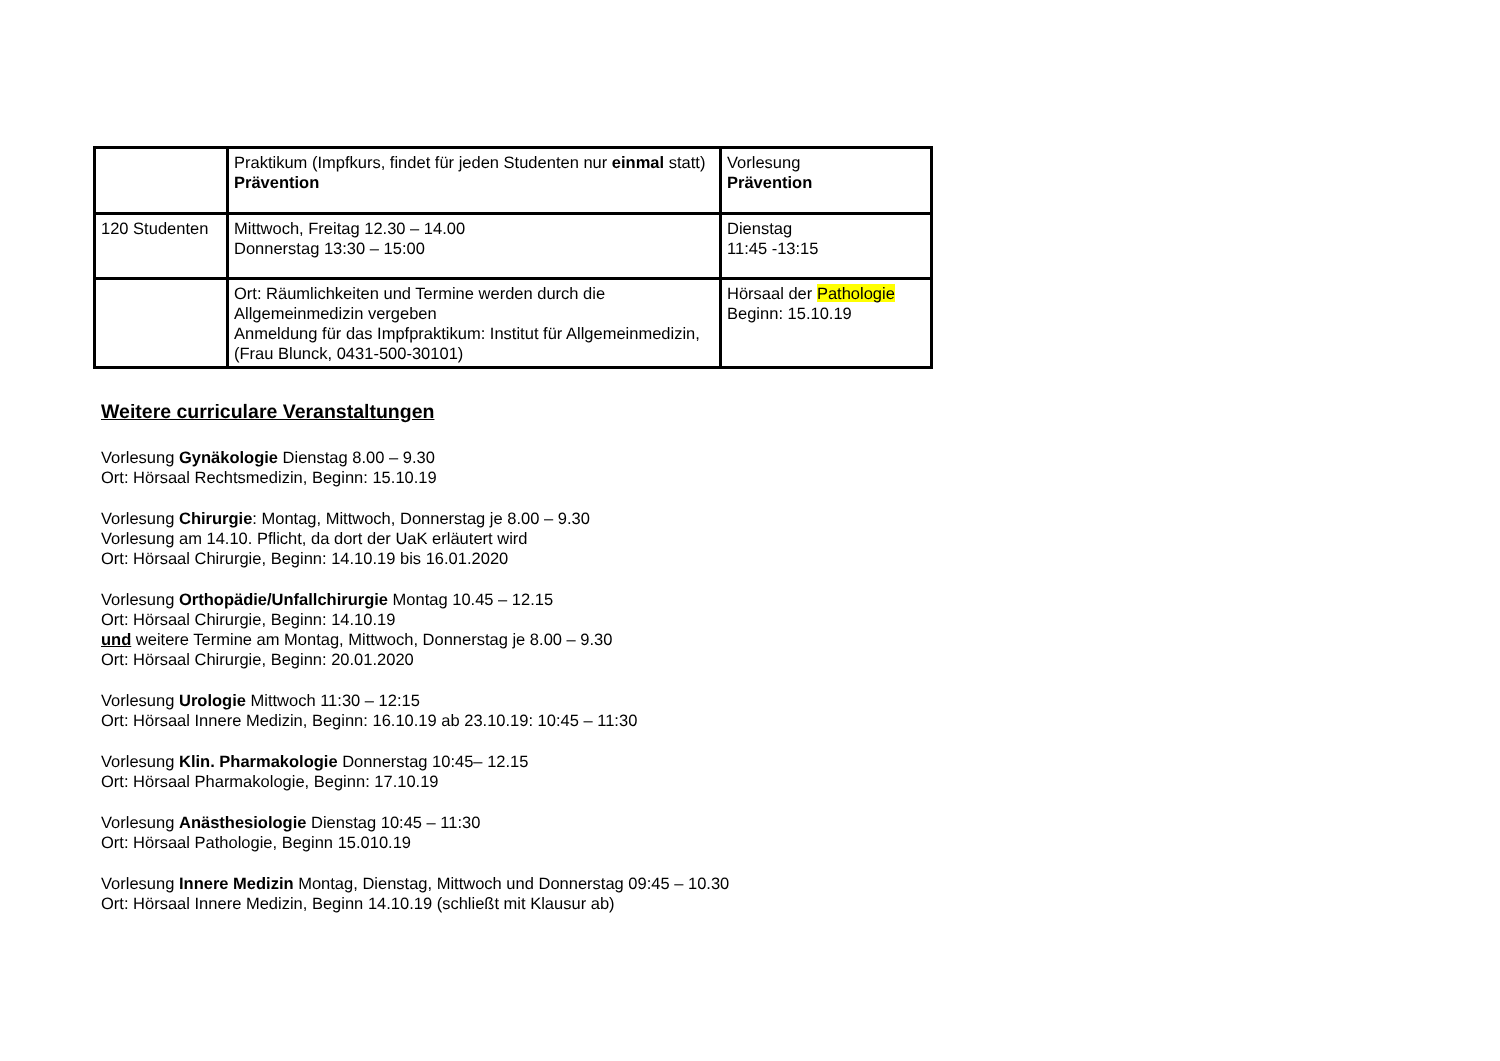| | Praktikum (Impfkurs, findet für jeden Studenten nur einmal statt) Prävention | Vorlesung Prävention |
| 120 Studenten | Mittwoch, Freitag 12.30 – 14.00 Donnerstag 13:30 – 15:00 | Dienstag 11:45 -13:15 |
| | Ort: Räumlichkeiten und Termine werden durch die Allgemeinmedizin vergeben Anmeldung für das Impfpraktikum: Institut für Allgemeinmedizin, (Frau Blunck, 0431-500-30101) | Hörsaal der Pathologie Beginn: 15.10.19 |
Weitere curriculare Veranstaltungen
Vorlesung Gynäkologie Dienstag 8.00 – 9.30
Ort: Hörsaal Rechtsmedizin, Beginn: 15.10.19
Vorlesung Chirurgie: Montag, Mittwoch, Donnerstag je 8.00 – 9.30
Vorlesung am 14.10. Pflicht, da dort der UaK erläutert wird
Ort: Hörsaal Chirurgie, Beginn: 14.10.19 bis 16.01.2020
Vorlesung Orthopädie/Unfallchirurgie Montag 10.45 – 12.15
Ort: Hörsaal Chirurgie, Beginn: 14.10.19
und weitere Termine am Montag, Mittwoch, Donnerstag je 8.00 – 9.30
Ort: Hörsaal Chirurgie, Beginn: 20.01.2020
Vorlesung Urologie Mittwoch 11:30 – 12:15
Ort: Hörsaal Innere Medizin, Beginn: 16.10.19 ab 23.10.19: 10:45 – 11:30
Vorlesung Klin. Pharmakologie Donnerstag 10:45– 12.15
Ort: Hörsaal Pharmakologie, Beginn: 17.10.19
Vorlesung Anästhesiologie Dienstag 10:45 – 11:30
Ort: Hörsaal Pathologie, Beginn 15.010.19
Vorlesung Innere Medizin Montag, Dienstag, Mittwoch und Donnerstag 09:45 – 10.30
Ort: Hörsaal Innere Medizin, Beginn 14.10.19 (schließt mit Klausur ab)